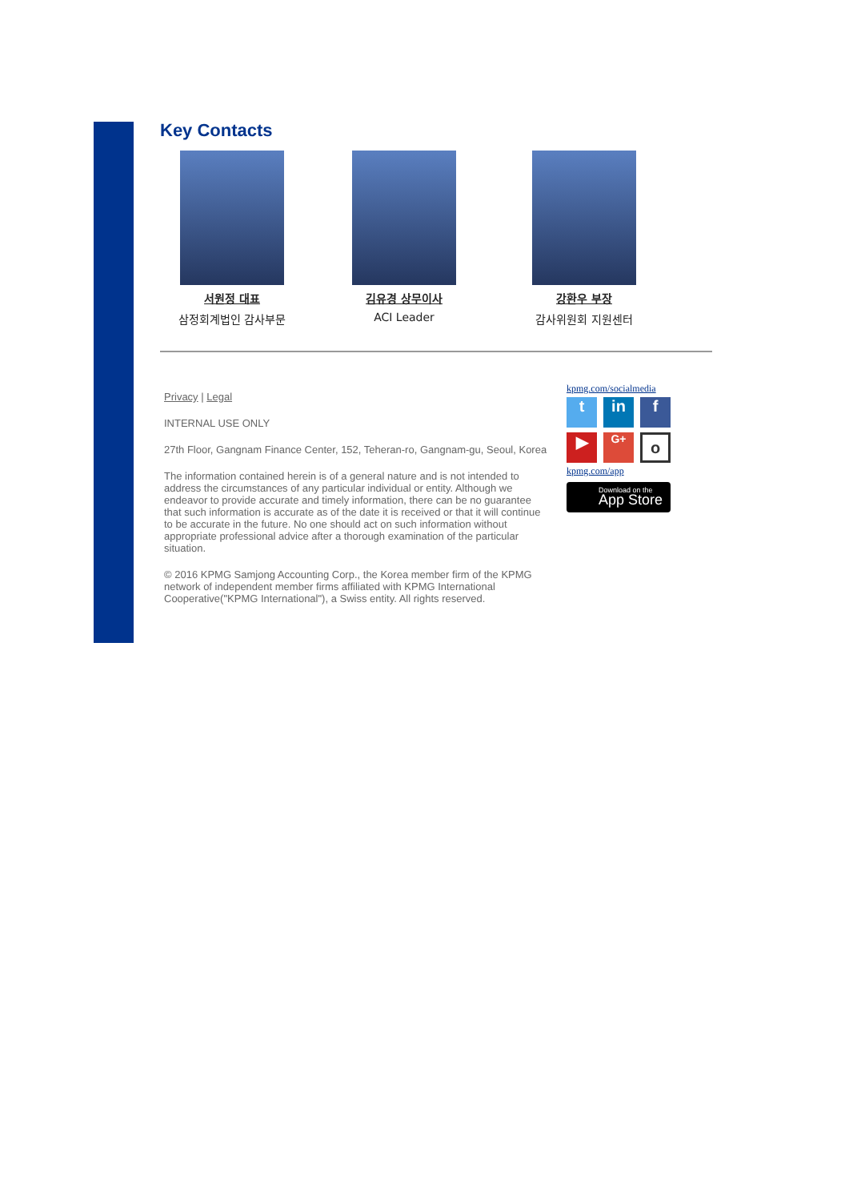Key Contacts
서원정 대표
삼정회계법인 감사부문
김유경 상무이사
ACI Leader
강환우 부장
감사위원회 지원센터
Privacy | Legal
INTERNAL USE ONLY
27th Floor, Gangnam Finance Center, 152, Teheran-ro, Gangnam-gu, Seoul, Korea
The information contained herein is of a general nature and is not intended to address the circumstances of any particular individual or entity. Although we endeavor to provide accurate and timely information, there can be no guarantee that such information is accurate as of the date it is received or that it will continue to be accurate in the future. No one should act on such information without appropriate professional advice after a thorough examination of the particular situation.
© 2016 KPMG Samjong Accounting Corp., the Korea member firm of the KPMG network of independent member firms affiliated with KPMG International Cooperative("KPMG International"), a Swiss entity. All rights reserved.
kpmg.com/socialmedia
t in f
▶ G+ o
kpmg.com/app
Download on the
App Store